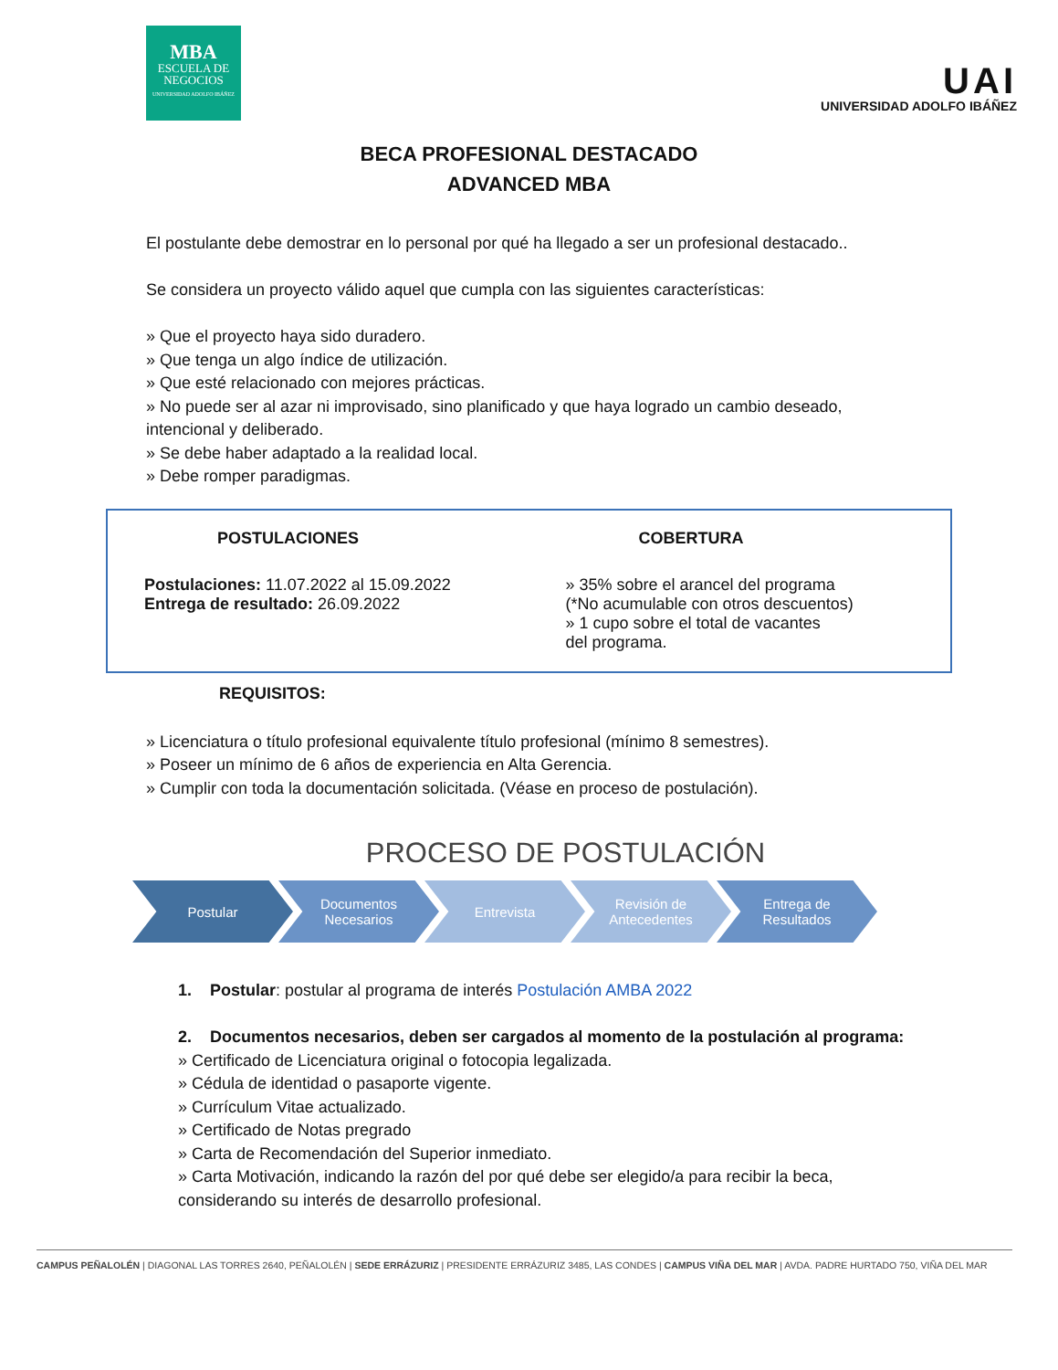MBA
ESCUELA DE
NEGOCIOS
UNIVERSIDAD ADOLFO IBÁÑEZ
UAI
UNIVERSIDAD ADOLFO IBÁÑEZ
BECA PROFESIONAL DESTACADO
ADVANCED MBA
El postulante debe demostrar en lo personal por qué ha llegado a ser un profesional destacado..
Se considera un proyecto válido aquel que cumpla con las siguientes características:
» Que el proyecto haya sido duradero.
» Que tenga un algo índice de utilización.
» Que esté relacionado con mejores prácticas.
» No puede ser al azar ni improvisado, sino planificado y que haya logrado un cambio deseado, intencional y deliberado.
» Se debe haber adaptado a la realidad local.
» Debe romper paradigmas.
POSTULACIONES
Postulaciones: 11.07.2022 al 15.09.2022
Entrega de resultado: 26.09.2022
COBERTURA
» 35% sobre el arancel del programa
(*No acumulable con otros descuentos)
» 1 cupo sobre el total de vacantes
del programa.
REQUISITOS:
» Licenciatura o título profesional equivalente título profesional (mínimo 8 semestres).
» Poseer un mínimo de 6 años de experiencia en Alta Gerencia.
» Cumplir con toda la documentación solicitada. (Véase en proceso de postulación).
PROCESO DE POSTULACIÓN
Postular Documentos
Necesarios
Entrevista Revisión de
Antecedentes
Entrega de
Resultados
1. Postular: postular al programa de interés Postulación AMBA 2022
2. Documentos necesarios, deben ser cargados al momento de la postulación al programa:
» Certificado de Licenciatura original o fotocopia legalizada.
» Cédula de identidad o pasaporte vigente.
» Currículum Vitae actualizado.
» Certificado de Notas pregrado
» Carta de Recomendación del Superior inmediato.
» Carta Motivación, indicando la razón del por qué debe ser elegido/a para recibir la beca, considerando su interés de desarrollo profesional.
CAMPUS PEÑALOLÉN | DIAGONAL LAS TORRES 2640, PEÑALOLÉN | SEDE ERRÁZURIZ | PRESIDENTE ERRÁZURIZ 3485, LAS CONDES | CAMPUS VIÑA DEL MAR | AVDA. PADRE HURTADO 750, VIÑA DEL MAR